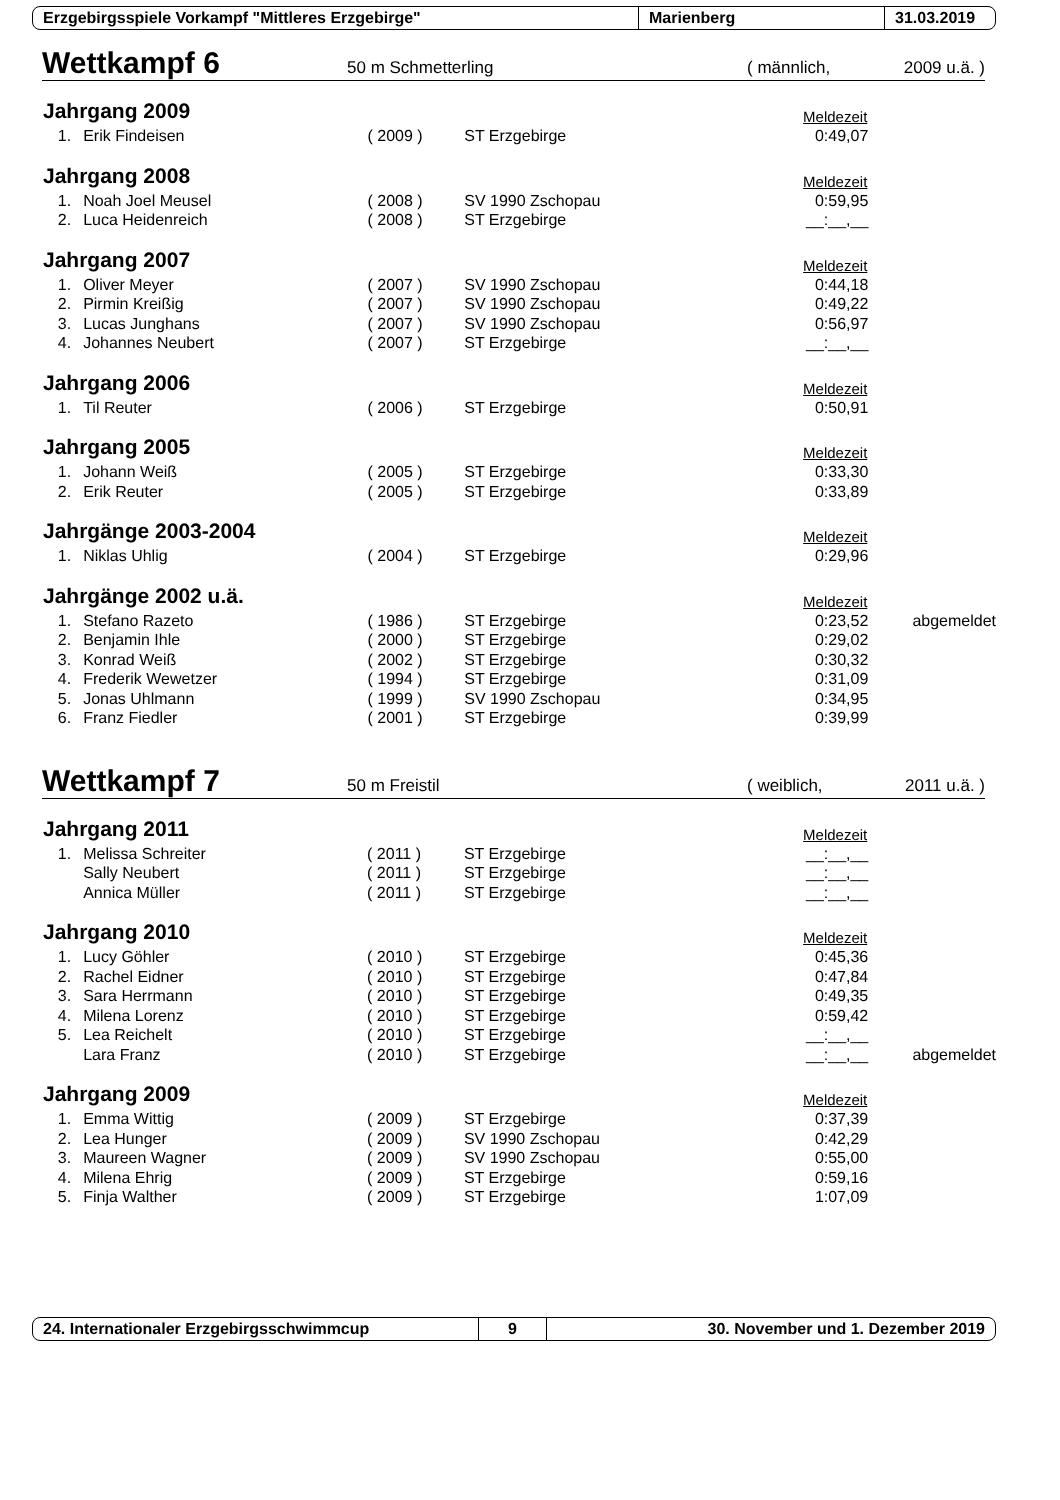Erzgebirgsspiele Vorkampf "Mittleres Erzgebirge" Marienberg 31.03.2019
Wettkampf 6 50 m Schmetterling ( männlich, 2009 u.ä. )
| Jahrgang 2009 | | | | Meldezeit | |
| 1. | Erik Findeisen | ( 2009 ) | ST Erzgebirge | 0:49,07 | |
| Jahrgang 2008 | | | | Meldezeit | |
| 1. | Noah Joel Meusel | ( 2008 ) | SV 1990 Zschopau | 0:59,95 | |
| 2. | Luca Heidenreich | ( 2008 ) | ST Erzgebirge | __:__,__ | |
| Jahrgang 2007 | | | | Meldezeit | |
| 1. | Oliver Meyer | ( 2007 ) | SV 1990 Zschopau | 0:44,18 | |
| 2. | Pirmin Kreißig | ( 2007 ) | SV 1990 Zschopau | 0:49,22 | |
| 3. | Lucas Junghans | ( 2007 ) | SV 1990 Zschopau | 0:56,97 | |
| 4. | Johannes Neubert | ( 2007 ) | ST Erzgebirge | __:__,__ | |
| Jahrgang 2006 | | | | Meldezeit | |
| 1. | Til Reuter | ( 2006 ) | ST Erzgebirge | 0:50,91 | |
| Jahrgang 2005 | | | | Meldezeit | |
| 1. | Johann Weiß | ( 2005 ) | ST Erzgebirge | 0:33,30 | |
| 2. | Erik Reuter | ( 2005 ) | ST Erzgebirge | 0:33,89 | |
| Jahrgänge 2003-2004 | | | | Meldezeit | |
| 1. | Niklas Uhlig | ( 2004 ) | ST Erzgebirge | 0:29,96 | |
| Jahrgänge 2002 u.ä. | | | | Meldezeit | |
| 1. | Stefano Razeto | ( 1986 ) | ST Erzgebirge | 0:23,52 | abgemeldet |
| 2. | Benjamin Ihle | ( 2000 ) | ST Erzgebirge | 0:29,02 | |
| 3. | Konrad Weiß | ( 2002 ) | ST Erzgebirge | 0:30,32 | |
| 4. | Frederik Wewetzer | ( 1994 ) | ST Erzgebirge | 0:31,09 | |
| 5. | Jonas Uhlmann | ( 1999 ) | SV 1990 Zschopau | 0:34,95 | |
| 6. | Franz Fiedler | ( 2001 ) | ST Erzgebirge | 0:39,99 | |
Wettkampf 7 50 m Freistil ( weiblich, 2011 u.ä. )
| Jahrgang 2011 | | | | Meldezeit | |
| 1. | Melissa Schreiter | ( 2011 ) | ST Erzgebirge | __:__,__ | |
| | Sally Neubert | ( 2011 ) | ST Erzgebirge | __:__,__ | |
| | Annica Müller | ( 2011 ) | ST Erzgebirge | __:__,__ | |
| Jahrgang 2010 | | | | Meldezeit | |
| 1. | Lucy Göhler | ( 2010 ) | ST Erzgebirge | 0:45,36 | |
| 2. | Rachel Eidner | ( 2010 ) | ST Erzgebirge | 0:47,84 | |
| 3. | Sara Herrmann | ( 2010 ) | ST Erzgebirge | 0:49,35 | |
| 4. | Milena Lorenz | ( 2010 ) | ST Erzgebirge | 0:59,42 | |
| 5. | Lea Reichelt | ( 2010 ) | ST Erzgebirge | __:__,__ | |
| | Lara Franz | ( 2010 ) | ST Erzgebirge | __:__,__ | abgemeldet |
| Jahrgang 2009 | | | | Meldezeit | |
| 1. | Emma Wittig | ( 2009 ) | ST Erzgebirge | 0:37,39 | |
| 2. | Lea Hunger | ( 2009 ) | SV 1990 Zschopau | 0:42,29 | |
| 3. | Maureen Wagner | ( 2009 ) | SV 1990 Zschopau | 0:55,00 | |
| 4. | Milena Ehrig | ( 2009 ) | ST Erzgebirge | 0:59,16 | |
| 5. | Finja Walther | ( 2009 ) | ST Erzgebirge | 1:07,09 | |
24. Internationaler Erzgebirgsschwimmcup 9 30. November und 1. Dezember 2019